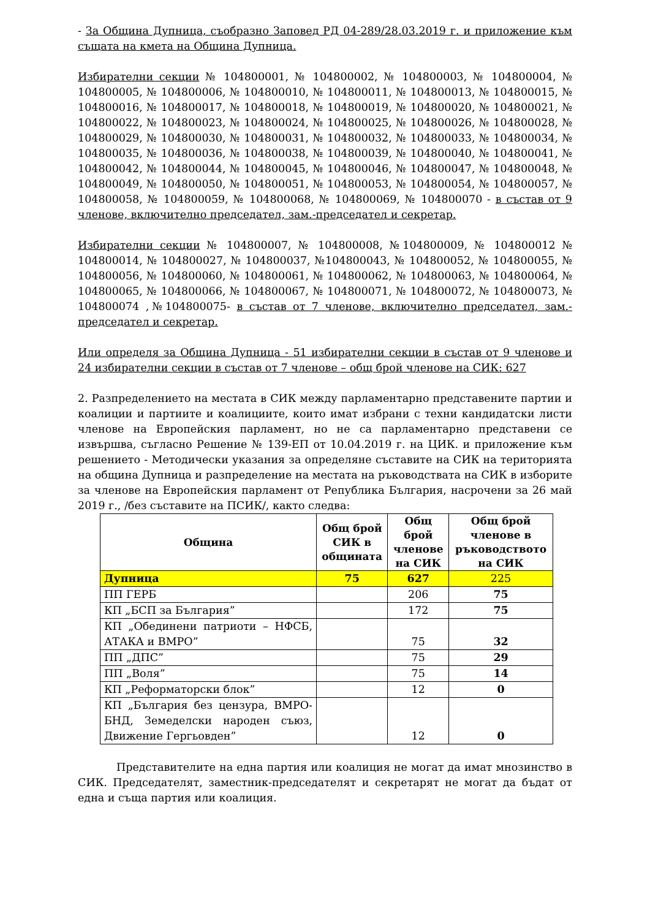- За Община Дупница, съобразно Заповед РД 04-289/28.03.2019 г. и приложение към същата на кмета на Община Дупница.
Избирателни секции № 104800001, № 104800002, № 104800003, № 104800004, № 104800005, № 104800006, № 104800010, № 104800011, № 104800013, № 104800015, № 104800016, № 104800017, № 104800018, № 104800019, № 104800020, № 104800021, № 104800022, № 104800023, № 104800024, № 104800025, № 104800026, № 104800028, № 104800029, № 104800030, № 104800031, № 104800032, № 104800033, № 104800034, № 104800035, № 104800036, № 104800038, № 104800039, № 104800040, № 104800041, № 104800042, № 104800044, № 104800045, № 104800046, № 104800047, № 104800048, № 104800049, № 104800050, № 104800051, № 104800053, № 104800054, № 104800057, № 104800058, № 104800059, № 104800068, № 104800069, № 104800070 - в състав от 9 членове, включително председател, зам.-председател и секретар.
Избирателни секции № 104800007, № 104800008, №104800009, № 104800012 № 104800014, № 104800027, № 104800037, №104800043, № 104800052, № 104800055, № 104800056, № 104800060, № 104800061, № 104800062, № 104800063, № 104800064, № 104800065, № 104800066, № 104800067, № 104800071, № 104800072, № 104800073, № 104800074 ,№104800075- в състав от 7 членове, включително председател, зам.-председател и секретар.
Или определя за Община Дупница - 51 избирателни секции в състав от 9 членове и 24 избирателни секции в състав от 7 членове – общ брой членове на СИК: 627
2. Разпределението на местата в СИК между парламентарно представените партии и коалиции и партиите и коалициите, които имат избрани с техни кандидатски листи членове на Европейския парламент, но не са парламентарно представени се извършва, съгласно Решение № 139-ЕП от 10.04.2019 г. на ЦИК. и приложение към решението - Методически указания за определяне съставите на СИК на територията на община Дупница и разпределение на местата на ръководствата на СИК в изборите за членове на Европейския парламент от Република България, насрочени за 26 май 2019 г., /без съставите на ПСИК/, както следва:
| Община | Общ брой СИК в общината | Общ брой членове на СИК | Общ брой членове в ръководството на СИК |
| --- | --- | --- | --- |
| Дупница | 75 | 627 | 225 |
| ПП ГЕРБ | | 206 | 75 |
| КП „БСП за България” | | 172 | 75 |
| КП „Обединени патриоти – НФСБ, АТАКА и ВМРО” | | 75 | 32 |
| ПП „ДПС” | | 75 | 29 |
| ПП „Воля” | | 75 | 14 |
| КП „Реформаторски блок” | | 12 | 0 |
| КП „България без цензура, ВМРО-БНД, Земеделски народен съюз, Движение Гергьовден” | | 12 | 0 |
Представителите на една партия или коалиция не могат да имат мнозинство в СИК. Председателят, заместник-председателят и секретарят не могат да бъдат от една и съща партия или коалиция.